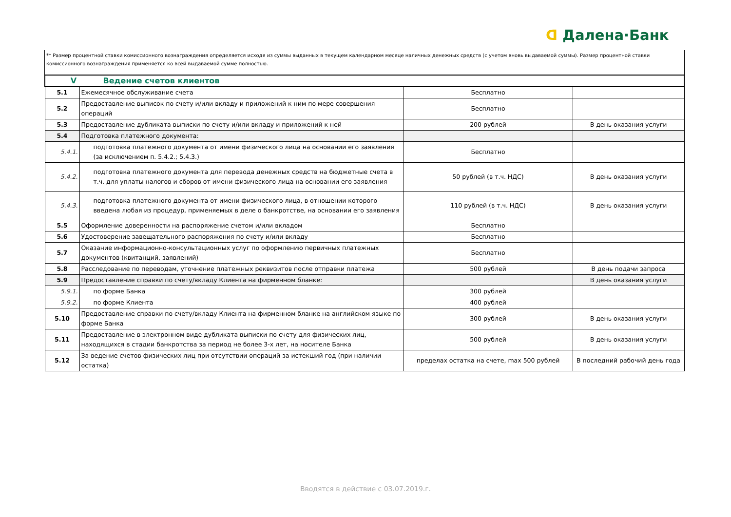ᗡ Далена·Банк
** Размер процентной ставки комиссионного вознаграждения определяется исходя из суммы выданных в текущем календарном месяце наличных денежных средств (с учетом вновь выдаваемой суммы). Размер процентной ставки комиссионного вознаграждения применяется ко всей выдаваемой сумме полностью.
| V Ведение счетов клиентов | | | |
| 5.1 | Ежемесячное обслуживание счета | Бесплатно | |
| 5.2 | Предоставление выписок по счету и/или вкладу и приложений к ним по мере совершения операций | Бесплатно | |
| 5.3 | Предоставление дубликата выписки по счету и/или вкладу и приложений к ней | 200 рублей | В день оказания услуги |
| 5.4 | Подготовка платежного документа: | | |
| 5.4.1. | подготовка платежного документа от имени физического лица на основании его заявления (за исключением п. 5.4.2.; 5.4.3.) | Бесплатно | |
| 5.4.2. | подготовка платежного документа для перевода денежных средств на бюджетные счета в т.ч. для уплаты налогов и сборов от имени физического лица на основании его заявления | 50 рублей (в т.ч. НДС) | В день оказания услуги |
| 5.4.3. | подготовка платежного документа от имени физического лица, в отношении которого введена любая из процедур, применяемых в деле о банкротстве, на основании его заявления | 110 рублей (в т.ч. НДС) | В день оказания услуги |
| 5.5 | Оформление доверенности на распоряжение счетом и/или вкладом | Бесплатно | |
| 5.6 | Удостоверение завещательного распоряжения по счету и/или вкладу | Бесплатно | |
| 5.7 | Оказание информационно-консультационных услуг по оформлению первичных платежных документов (квитанций, заявлений) | Бесплатно | |
| 5.8 | Расследование по переводам, уточнение платежных реквизитов после отправки платежа | 500 рублей | В день подачи запроса |
| 5.9 | Предоставление справки по счету/вкладу Клиента на фирменном бланке: | | В день оказания услуги |
| 5.9.1. | по форме Банка | 300 рублей | |
| 5.9.2. | по форме Клиента | 400 рублей | |
| 5.10 | Предоставление справки по счету/вкладу Клиента на фирменном бланке на английском языке по форме Банка | 300 рублей | В день оказания услуги |
| 5.11 | Предоставление в электронном виде дубликата выписки по счету для физических лиц, находящихся в стадии банкротства за период не более 3-х лет, на носителе Банка | 500 рублей | В день оказания услуги |
| 5.12 | За ведение счетов физических лиц при отсутствии операций за истекший год (при наличии остатка) | пределах остатка на счете, max 500 рублей | В последний рабочий день года |
Вводятся в действие с 03.07.2019.г.